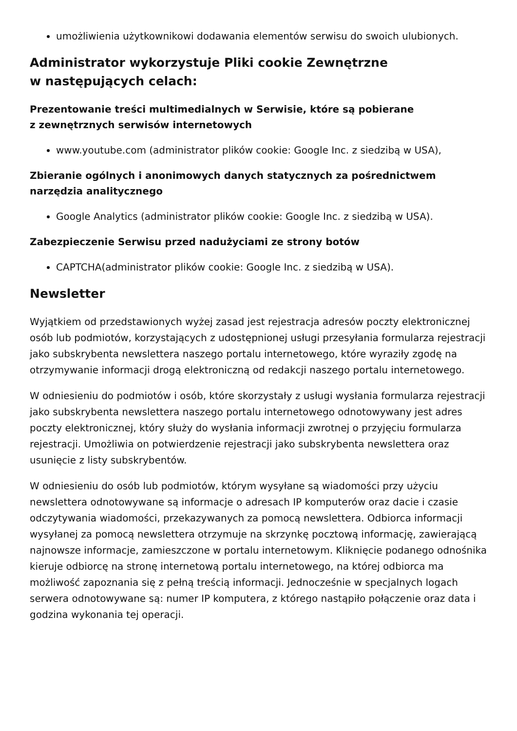umożliwienia użytkownikowi dodawania elementów serwisu do swoich ulubionych.
Administrator wykorzystuje Pliki cookie Zewnętrzne
w następujących celach:
Prezentowanie treści multimedialnych w Serwisie, które są pobierane
z zewnętrznych serwisów internetowych
www.youtube.com (administrator plików cookie: Google Inc. z siedzibą w USA),
Zbieranie ogólnych i anonimowych danych statycznych za pośrednictwem narzędzia analitycznego
Google Analytics (administrator plików cookie: Google Inc. z siedzibą w USA).
Zabezpieczenie Serwisu przed nadużyciami ze strony botów
CAPTCHA(administrator plików cookie: Google Inc. z siedzibą w USA).
Newsletter
Wyjątkiem od przedstawionych wyżej zasad jest rejestracja adresów poczty elektronicznej osób lub podmiotów, korzystających z udostępnionej usługi przesyłania formularza rejestracji jako subskrybenta newslettera naszego portalu internetowego, które wyraziły zgodę na otrzymywanie informacji drogą elektroniczną od redakcji naszego portalu internetowego.
W odniesieniu do podmiotów i osób, które skorzystały z usługi wysłania formularza rejestracji jako subskrybenta newslettera naszego portalu internetowego odnotowywany jest adres poczty elektronicznej, który służy do wysłania informacji zwrotnej o przyjęciu formularza rejestracji. Umożliwia on potwierdzenie rejestracji jako subskrybenta newslettera oraz usunięcie z listy subskrybentów.
W odniesieniu do osób lub podmiotów, którym wysyłane są wiadomości przy użyciu newslettera odnotowywane są informacje o adresach IP komputerów oraz dacie i czasie odczytywania wiadomości, przekazywanych za pomocą newslettera. Odbiorca informacji wysyłanej za pomocą newslettera otrzymuje na skrzynkę pocztową informację, zawierającą najnowsze informacje, zamieszczone w portalu internetowym. Kliknięcie podanego odnośnika kieruje odbiorcę na stronę internetową portalu internetowego, na której odbiorca ma możliwość zapoznania się z pełną treścią informacji. Jednocześnie w specjalnych logach serwera odnotowywane są: numer IP komputera, z którego nastąpiło połączenie oraz data i godzina wykonania tej operacji.